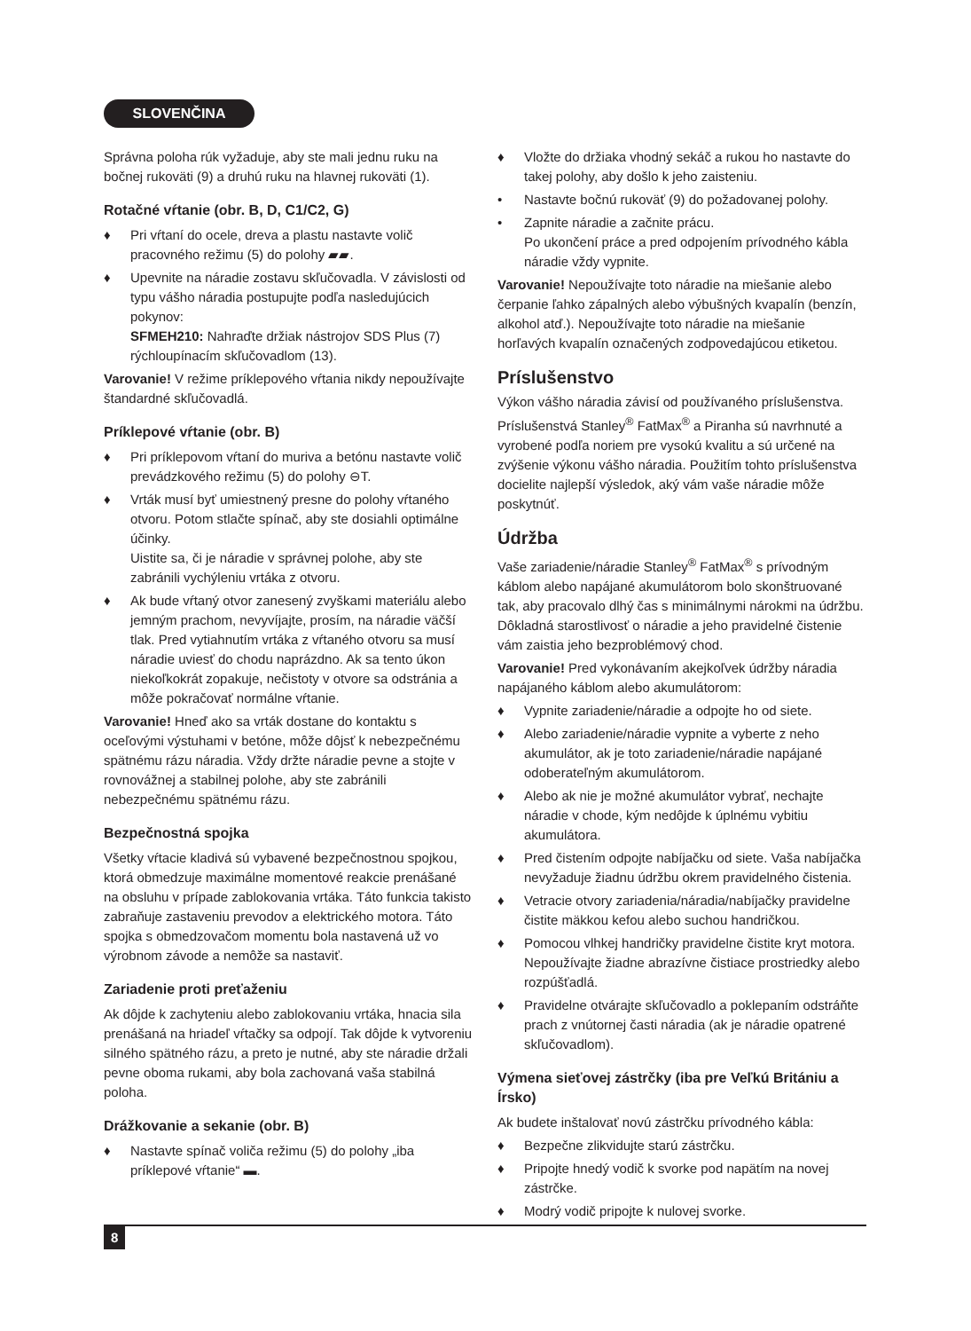SLOVENČINA
Správna poloha rúk vyžaduje, aby ste mali jednu ruku na bočnej rukoväti (9) a druhú ruku na hlavnej rukoväti (1).
Rotačné vŕtanie (obr. B, D, C1/C2, G)
♦ Pri vŕtaní do ocele, dreva a plastu nastavte volič pracovného režimu (5) do polohy ▰▰.
♦ Upevnite na náradie zostavu skľučovadla. V závislosti od typu vášho náradia postupujte podľa nasledujúcich pokynov:
SFMEH210: Nahraďte držiak nástrojov SDS Plus (7) rýchloupínacím skľučovadlom (13).
Varovanie! V režime príklepového vŕtania nikdy nepoužívajte štandardné skľučovadlá.
Príklepové vŕtanie (obr. B)
♦ Pri príklepovom vŕtaní do muriva a betónu nastavte volič prevádzkového režimu (5) do polohy ⊖T.
♦ Vrták musí byť umiestnený presne do polohy vŕtaného otvoru. Potom stlačte spínač, aby ste dosiahli optimálne účinky.
Uistite sa, či je náradie v správnej polohe, aby ste zabránili vychýleniu vrtáka z otvoru.
♦ Ak bude vŕtaný otvor zanesený zvyškami materiálu alebo jemným prachom, nevyvíjajte, prosím, na náradie väčší tlak. Pred vytiahnutím vrtáka z vŕtaného otvoru sa musí náradie uviesť do chodu naprázdno. Ak sa tento úkon niekoľkokrát zopakuje, nečistoty v otvore sa odstránia a môže pokračovať normálne vŕtanie.
Varovanie! Hneď ako sa vrták dostane do kontaktu s oceľovými výstuhami v betóne, môže dôjsť k nebezpečnému spätnému rázu náradia. Vždy držte náradie pevne a stojte v rovnovážnej a stabilnej polohe, aby ste zabránili nebezpečnému spätnému rázu.
Bezpečnostná spojka
Všetky vŕtacie kladivá sú vybavené bezpečnostnou spojkou, ktorá obmedzuje maximálne momentové reakcie prenášané na obsluhu v prípade zablokovania vrtáka. Táto funkcia takisto zabraňuje zastaveniu prevodov a elektrického motora. Táto spojka s obmedzovačom momentu bola nastavená už vo výrobnom závode a nemôže sa nastaviť.
Zariadenie proti preťaženiu
Ak dôjde k zachyteniu alebo zablokovaniu vrtáka, hnacia sila prenášaná na hriadeľ vŕtačky sa odpojí. Tak dôjde k vytvoreniu silného spätného rázu, a preto je nutné, aby ste náradie držali pevne oboma rukami, aby bola zachovaná vaša stabilná poloha.
Drážkovanie a sekanie (obr. B)
♦ Nastavte spínač voliča režimu (5) do polohy „iba príklepové vŕtanie“ ▬.
♦ Vložte do držiaka vhodný sekáč a rukou ho nastavte do takej polohy, aby došlo k jeho zaisteniu.
• Nastavte bočnú rukoväť (9) do požadovanej polohy.
• Zapnite náradie a začnite prácu.
Po ukončení práce a pred odpojením prívodného kábla náradie vždy vypnite.
Varovanie! Nepoužívajte toto náradie na miešanie alebo čerpanie ľahko zápalných alebo výbušných kvapalín (benzín, alkohol atď.). Nepoužívajte toto náradie na miešanie horľavých kvapalín označených zodpovedajúcou etiketou.
Príslušenstvo
Výkon vášho náradia závisí od používaného príslušenstva. Príslušenstvá Stanley<sup>®</sup> FatMax<sup>®</sup> a Piranha sú navrhnuté a vyrobené podľa noriem pre vysokú kvalitu a sú určené na zvýšenie výkonu vášho náradia. Použitím tohto príslušenstva docielite najlepší výsledok, aký vám vaše náradie môže poskytnúť.
Údržba
Vaše zariadenie/náradie Stanley<sup>®</sup> FatMax<sup>®</sup> s prívodným káblom alebo napájané akumulátorom bolo skonštruované tak, aby pracovalo dlhý čas s minimálnymi nárokmi na údržbu. Dôkladná starostlivosť o náradie a jeho pravidelné čistenie vám zaistia jeho bezproblémový chod.
Varovanie! Pred vykonávaním akejkoľvek údržby náradia napájaného káblom alebo akumulátorom:
♦ Vypnite zariadenie/náradie a odpojte ho od siete.
♦ Alebo zariadenie/náradie vypnite a vyberte z neho akumulátor, ak je toto zariadenie/náradie napájané odoberateľným akumulátorom.
♦ Alebo ak nie je možné akumulátor vybrať, nechajte náradie v chode, kým nedôjde k úplnému vybitiu akumulátora.
♦ Pred čistením odpojte nabíjačku od siete. Vaša nabíjačka nevyžaduje žiadnu údržbu okrem pravidelného čistenia.
♦ Vetracie otvory zariadenia/náradia/nabíjačky pravidelne čistite mäkkou kefou alebo suchou handričkou.
♦ Pomocou vlhkej handričky pravidelne čistite kryt motora. Nepoužívajte žiadne abrazívne čistiace prostriedky alebo rozpúšťadlá.
♦ Pravidelne otvárajte skľučovadlo a poklepaním odstráňte prach z vnútornej časti náradia (ak je náradie opatrené skľučovadlom).
Výmena sieťovej zástrčky (iba pre Veľkú Britániu a Írsko)
Ak budete inštalovať novú zástrčku prívodného kábla:
♦ Bezpečne zlikvidujte starú zástrčku.
♦ Pripojte hnedý vodič k svorke pod napätím na novej zástrčke.
♦ Modrý vodič pripojte k nulovej svorke.
8